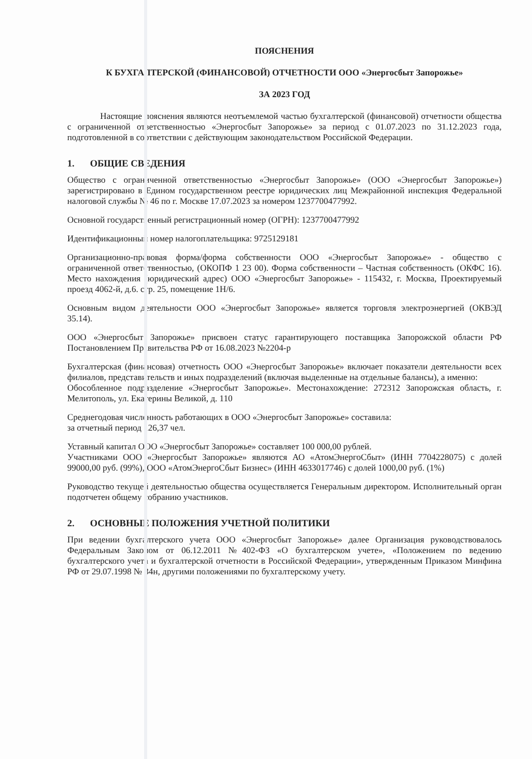ПОЯСНЕНИЯ
К БУХГАЛТЕРСКОЙ (ФИНАНСОВОЙ) ОТЧЕТНОСТИ ООО «Энергосбыт Запорожье»
ЗА 2023 ГОД
Настоящие пояснения являются неотъемлемой частью бухгалтерской (финансовой) отчетности общества с ограниченной ответственностью «Энергосбыт Запорожье» за период с 01.07.2023 по 31.12.2023 года, подготовленной в соответствии с действующим законодательством Российской Федерации.
1. ОБЩИЕ СВЕДЕНИЯ
Общество с ограниченной ответственностью «Энергосбыт Запорожье» (ООО «Энергосбыт Запорожье») зарегистрировано в Едином государственном реестре юридических лиц Межрайонной инспекция Федеральной налоговой службы № 46 по г. Москве 17.07.2023 за номером 1237700477992.
Основной государственный регистрационный номер (ОГРН): 1237700477992
Идентификационный номер налогоплательщика: 9725129181
Организационно-правовая форма/форма собственности ООО «Энергосбыт Запорожье» - общество с ограниченной ответственностью, (ОКОПФ 1 23 00). Форма собственности – Частная собственность (ОКФС 16). Место нахождения (юридический адрес) ООО «Энергосбыт Запорожье» - 115432, г. Москва, Проектируемый проезд 4062-й, д.6. стр. 25, помещение 1Н/6.
Основным видом деятельности ООО «Энергосбыт Запорожье» является торговля электроэнергией (ОКВЭД 35.14).
ООО «Энергосбыт Запорожье» присвоен статус гарантирующего поставщика Запорожской области РФ Постановлением Правительства РФ от 16.08.2023 №2204-р
Бухгалтерская (финансовая) отчетность ООО «Энергосбыт Запорожье» включает показатели деятельности всех филиалов, представительств и иных подразделений (включая выделенные на отдельные балансы), а именно:
Обособленное подразделение «Энергосбыт Запорожье». Местонахождение: 272312 Запорожская область, г. Мелитополь, ул. Екатерины Великой, д. 110
Среднегодовая численность работающих в ООО «Энергосбыт Запорожье» составила:
за отчетный период 126,37 чел.
Уставный капитал ООО «Энергосбыт Запорожье» составляет 100 000,00 рублей.
Участниками ООО «Энергосбыт Запорожье» являются АО «АтомЭнергоСбыт» (ИНН 7704228075) с долей 99000,00 руб. (99%), ООО «АтомЭнергоСбыт Бизнес» (ИНН 4633017746) с долей 1000,00 руб. (1%)
Руководство текущей деятельностью общества осуществляется Генеральным директором. Исполнительный орган подотчетен общему собранию участников.
2. ОСНОВНЫЕ ПОЛОЖЕНИЯ УЧЕТНОЙ ПОЛИТИКИ
При ведении бухгалтерского учета ООО «Энергосбыт Запорожье» далее Организация руководствовалось Федеральным Законом от 06.12.2011 №402-ФЗ «О бухгалтерском учете», «Положением по ведению бухгалтерского учета и бухгалтерской отчетности в Российской Федерации», утвержденным Приказом Минфина РФ от 29.07.1998 № 34н, другими положениями по бухгалтерскому учету.